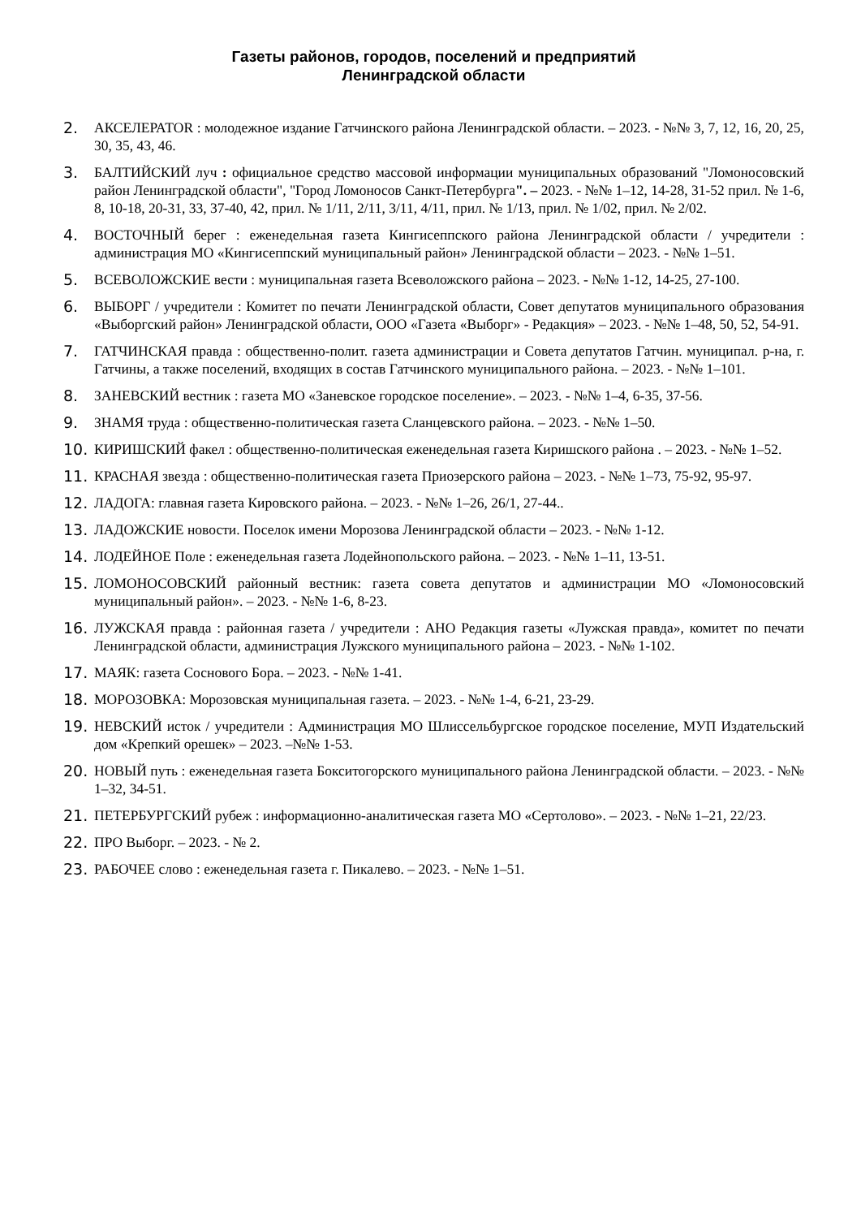Газеты районов, городов, поселений и предприятий
Ленинградской области
2. АКСЕЛЕРАТOR : молодежное издание Гатчинского района Ленинградской области. – 2023. - №№ 3, 7, 12, 16, 20, 25, 30, 35, 43, 46.
3. БАЛТИЙСКИЙ луч : официальное средство массовой информации муниципальных образований "Ломоносовский район Ленинградской области", "Город Ломоносов Санкт-Петербурга". – 2023. - №№ 1–12, 14-28, 31-52 прил. № 1-6, 8, 10-18, 20-31, 33, 37-40, 42, прил. № 1/11, 2/11, 3/11, 4/11, прил. № 1/13, прил. № 1/02, прил. № 2/02.
4. ВОСТОЧНЫЙ берег : еженедельная газета Кингисеппского района Ленинградской области / учредители : администрация МО «Кингисеппский муниципальный район» Ленинградской области – 2023. - №№ 1–51.
5. ВСЕВОЛОЖСКИЕ вести : муниципальная газета Всеволожского района – 2023. - №№ 1-12, 14-25, 27-100.
6. ВЫБОРГ / учредители : Комитет по печати Ленинградской области, Совет депутатов муниципального образования «Выборгский район» Ленинградской области, ООО «Газета «Выборг» - Редакция» – 2023. - №№ 1–48, 50, 52, 54-91.
7. ГАТЧИНСКАЯ правда : общественно-полит. газета администрации и Совета депутатов Гатчин. муниципал. р-на, г. Гатчины, а также поселений, входящих в состав Гатчинского муниципального района. – 2023. - №№ 1–101.
8. ЗАНЕВСКИЙ вестник : газета МО «Заневское городское поселение». – 2023. - №№ 1–4, 6-35, 37-56.
9. ЗНАМЯ труда : общественно-политическая газета Сланцевского района. – 2023. - №№ 1–50.
10. КИРИШСКИЙ факел : общественно-политическая еженедельная газета Киришского района . – 2023. - №№ 1–52.
11. КРАСНАЯ звезда : общественно-политическая газета Приозерского района – 2023. - №№ 1–73, 75-92, 95-97.
12. ЛАДОГА: главная газета Кировского района. – 2023. - №№ 1–26, 26/1, 27-44..
13. ЛАДОЖСКИЕ новости. Поселок имени Морозова Ленинградской области – 2023. - №№ 1-12.
14. ЛОДЕЙНОЕ Поле : еженедельная газета Лодейнопольского района. – 2023. - №№ 1–11, 13-51.
15. ЛОМОНОСОВСКИЙ районный вестник: газета совета депутатов и администрации МО «Ломоносовский муниципальный район». – 2023. - №№ 1-6, 8-23.
16. ЛУЖСКАЯ правда : районная газета / учредители : АНО Редакция газеты «Лужская правда», комитет по печати Ленинградской области, администрация Лужского муниципального района – 2023. - №№ 1-102.
17. МАЯК: газета Соснового Бора. – 2023. - №№ 1-41.
18. МОРОЗОВКА: Морозовская муниципальная газета. – 2023. - №№ 1-4, 6-21, 23-29.
19. НЕВСКИЙ исток / учредители : Администрация МО Шлиссельбургское городское поселение, МУП Издательский дом «Крепкий орешек» – 2023. –№№ 1-53.
20. НОВЫЙ путь : еженедельная газета Бокситогорского муниципального района Ленинградской области. – 2023. - №№ 1–32, 34-51.
21. ПЕТЕРБУРГСКИЙ рубеж : информационно-аналитическая газета МО «Сертолово». – 2023. - №№ 1–21, 22/23.
22. ПРО Выборг. – 2023. - № 2.
23. РАБОЧЕЕ слово : еженедельная газета г. Пикалево. – 2023. - №№ 1–51.